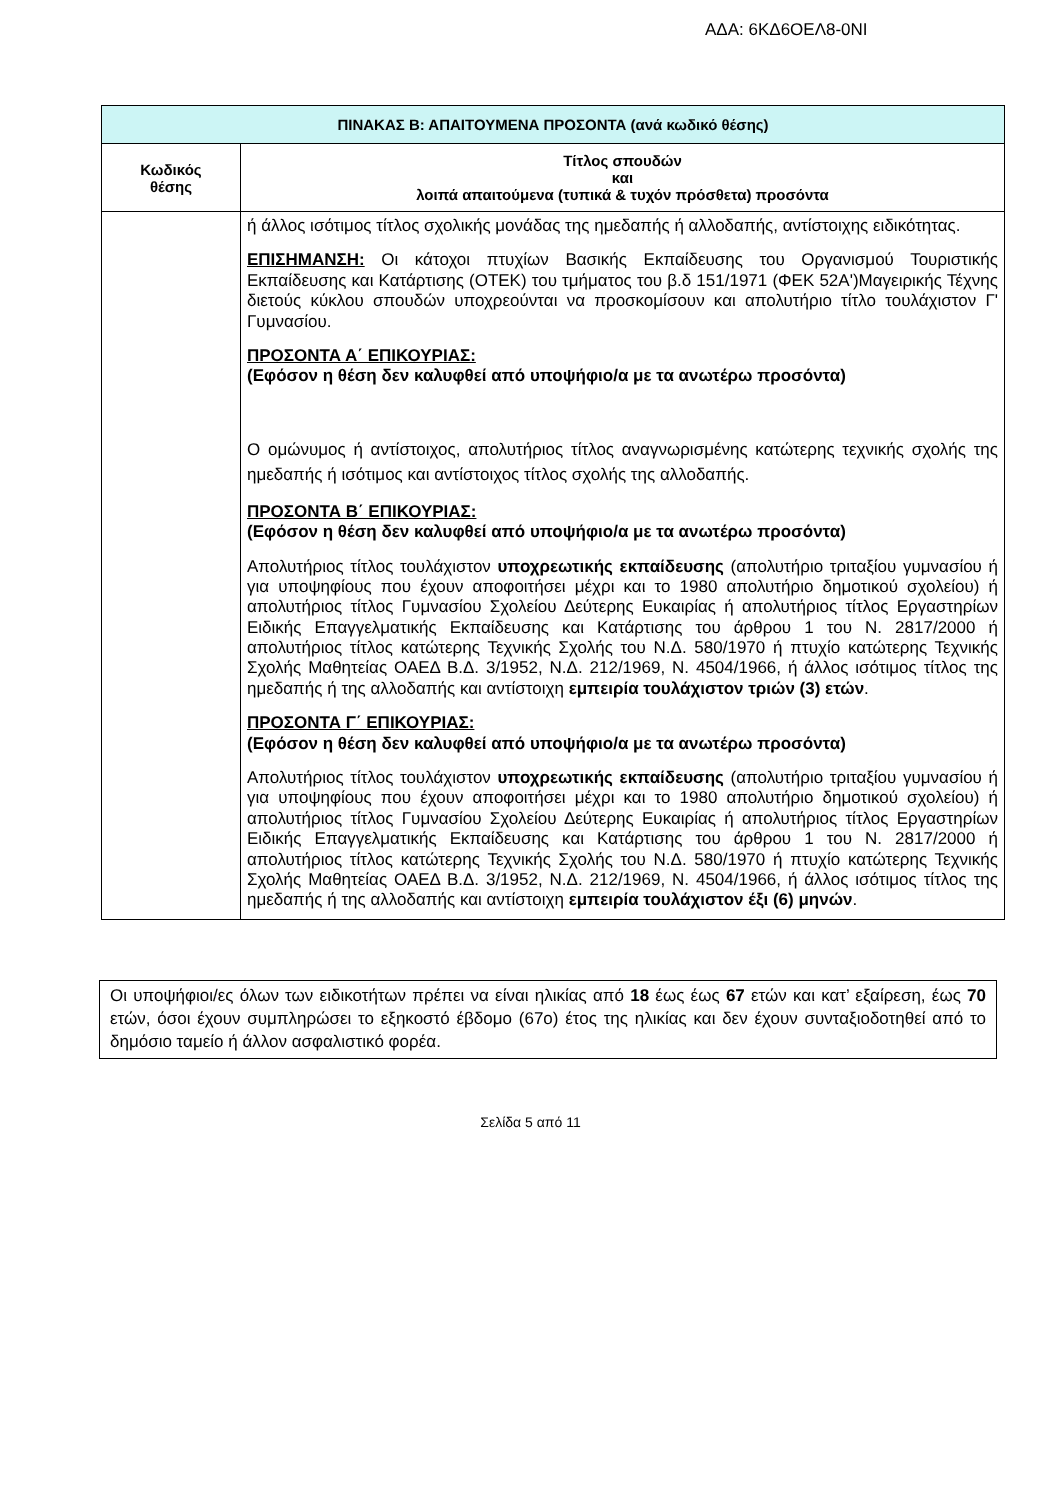ΑΔΑ: 6ΚΔ6ΟΕΛ8-0ΝΙ
| ΠΙΝΑΚΑΣ Β: ΑΠΑΙΤΟΥΜΕΝΑ ΠΡΟΣΟΝΤΑ (ανά κωδικό θέσης) | |
| --- | --- |
| Κωδικός θέσης | Τίτλος σπουδών και λοιπά απαιτούμενα (τυπικά & τυχόν πρόσθετα) προσόντα |
| | ή άλλος ισότιμος τίτλος σχολικής μονάδας της ημεδαπής ή αλλοδαπής, αντίστοιχης ειδικότητας. ΕΠΙΣΗΜΑΝΣΗ: Οι κάτοχοι πτυχίων Βασικής Εκπαίδευσης του Οργανισμού Τουριστικής Εκπαίδευσης και Κατάρτισης (ΟΤΕΚ) του τμήματος του β.δ 151/1971 (ΦΕΚ 52Α')Μαγειρικής Τέχνης διετούς κύκλου σπουδών υποχρεούνται να προσκομίσουν και απολυτήριο τίτλο τουλάχιστον Γ' Γυμνασίου. ΠΡΟΣΟΝΤΑ Α΄ ΕΠΙΚΟΥΡΙΑΣ: (Εφόσον η θέση δεν καλυφθεί από υποψήφιο/α με τα ανωτέρω προσόντα) Ο ομώνυμος ή αντίστοιχος, απολυτήριος τίτλος αναγνωρισμένης κατώτερης τεχνικής σχολής της ημεδαπής ή ισότιμος και αντίστοιχος τίτλος σχολής της αλλοδαπής. ΠΡΟΣΟΝΤΑ Β΄ ΕΠΙΚΟΥΡΙΑΣ: (Εφόσον η θέση δεν καλυφθεί από υποψήφιο/α με τα ανωτέρω προσόντα) Απολυτήριος τίτλος τουλάχιστον υποχρεωτικής εκπαίδευσης (απολυτήριο τριταξίου γυμνασίου ή για υποψηφίους που έχουν αποφοιτήσει μέχρι και το 1980 απολυτήριο δημοτικού σχολείου) ή απολυτήριος τίτλος Γυμνασίου Σχολείου Δεύτερης Ευκαιρίας ή απολυτήριος τίτλος Εργαστηρίων Ειδικής Επαγγελματικής Εκπαίδευσης και Κατάρτισης του άρθρου 1 του Ν. 2817/2000 ή απολυτήριος τίτλος κατώτερης Τεχνικής Σχολής του Ν.Δ. 580/1970 ή πτυχίο κατώτερης Τεχνικής Σχολής Μαθητείας ΟΑΕΔ Β.Δ. 3/1952, Ν.Δ. 212/1969, Ν. 4504/1966, ή άλλος ισότιμος τίτλος της ημεδαπής ή της αλλοδαπής και αντίστοιχη εμπειρία τουλάχιστον τριών (3) ετών . ΠΡΟΣΟΝΤΑ Γ΄ ΕΠΙΚΟΥΡΙΑΣ: (Εφόσον η θέση δεν καλυφθεί από υποψήφιο/α με τα ανωτέρω προσόντα) Απολυτήριος τίτλος τουλάχιστον υποχρεωτικής εκπαίδευσης (απολυτήριο τριταξίου γυμνασίου ή για υποψηφίους που έχουν αποφοιτήσει μέχρι και το 1980 απολυτήριο δημοτικού σχολείου) ή απολυτήριος τίτλος Γυμνασίου Σχολείου Δεύτερης Ευκαιρίας ή απολυτήριος τίτλος Εργαστηρίων Ειδικής Επαγγελματικής Εκπαίδευσης και Κατάρτισης του άρθρου 1 του Ν. 2817/2000 ή απολυτήριος τίτλος κατώτερης Τεχνικής Σχολής του Ν.Δ. 580/1970 ή πτυχίο κατώτερης Τεχνικής Σχολής Μαθητείας ΟΑΕΔ Β.Δ. 3/1952, Ν.Δ. 212/1969, Ν. 4504/1966, ή άλλος ισότιμος τίτλος της ημεδαπής ή της αλλοδαπής και αντίστοιχη εμπειρία τουλάχιστον έξι (6) μηνών . |
Οι υποψήφιοι/ες όλων των ειδικοτήτων πρέπει να είναι ηλικίας από 18 έως έως 67 ετών και κατ’ εξαίρεση, έως 70 ετών, όσοι έχουν συμπληρώσει το εξηκοστό έβδομο (67ο) έτος της ηλικίας και δεν έχουν συνταξιοδοτηθεί από το δημόσιο ταμείο ή άλλον ασφαλιστικό φορέα.
Σελίδα 5 από 11